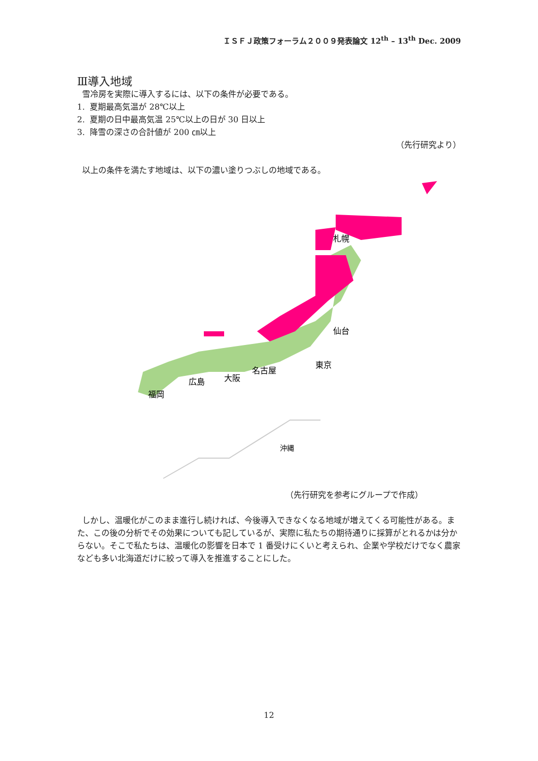ＩＳＦＪ政策フォーラム２００９発表論文 12<sup>th</sup> – 13<sup>th</sup> Dec. 2009
Ⅲ導入地域
雪冷房を実際に導入するには、以下の条件が必要である。
1. 夏期最高気温が 28℃以上
2. 夏期の日中最高気温 25℃以上の日が 30 日以上
3. 降雪の深さの合計値が 200 ㎝以上
（先行研究より）
以上の条件を満たす地域は、以下の濃い塗りつぶしの地域である。
札幌
仙台
東京
名古屋
大阪
広島
福岡
沖縄
（先行研究を参考にグループで作成）
しかし、温暖化がこのまま進行し続ければ、今後導入できなくなる地域が増えてくる可能性がある。また、この後の分析でその効果についても記しているが、実際に私たちの期待通りに採算がとれるかは分からない。そこで私たちは、温暖化の影響を日本で 1 番受けにくいと考えられ、企業や学校だけでなく農家なども多い北海道だけに絞って導入を推進することにした。
12